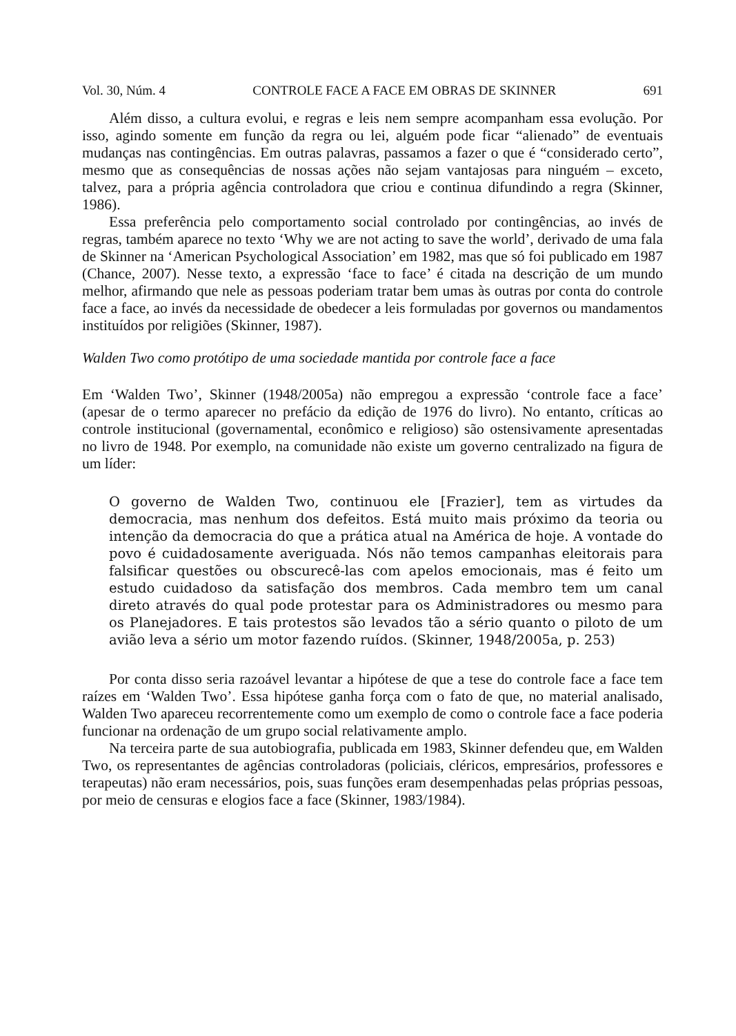Vol. 30, Núm. 4 CONTROLE FACE A FACE EM OBRAS DE SKINNER 691
Além disso, a cultura evolui, e regras e leis nem sempre acompanham essa evolução. Por isso, agindo somente em função da regra ou lei, alguém pode ficar “alienado” de eventuais mudanças nas contingências. Em outras palavras, passamos a fazer o que é “considerado certo”, mesmo que as consequências de nossas ações não sejam vantajosas para ninguém – exceto, talvez, para a própria agência controladora que criou e continua difundindo a regra (Skinner, 1986).
Essa preferência pelo comportamento social controlado por contingências, ao invés de regras, também aparece no texto ‘Why we are not acting to save the world’, derivado de uma fala de Skinner na ‘American Psychological Association’ em 1982, mas que só foi publicado em 1987 (Chance, 2007). Nesse texto, a expressão ‘face to face’ é citada na descrição de um mundo melhor, afirmando que nele as pessoas poderiam tratar bem umas às outras por conta do controle face a face, ao invés da necessidade de obedecer a leis formuladas por governos ou mandamentos instituídos por religiões (Skinner, 1987).
Walden Two como protótipo de uma sociedade mantida por controle face a face
Em ‘Walden Two’, Skinner (1948/2005a) não empregou a expressão ‘controle face a face’ (apesar de o termo aparecer no prefácio da edição de 1976 do livro). No entanto, críticas ao controle institucional (governamental, econômico e religioso) são ostensivamente apresentadas no livro de 1948. Por exemplo, na comunidade não existe um governo centralizado na figura de um líder:
O governo de Walden Two, continuou ele [Frazier], tem as virtudes da democracia, mas nenhum dos defeitos. Está muito mais próximo da teoria ou intenção da democracia do que a prática atual na América de hoje. A vontade do povo é cuidadosamente averiguada. Nós não temos campanhas eleitorais para falsificar questões ou obscurecê-las com apelos emocionais, mas é feito um estudo cuidadoso da satisfação dos membros. Cada membro tem um canal direto através do qual pode protestar para os Administradores ou mesmo para os Planejadores. E tais protestos são levados tão a sério quanto o piloto de um avião leva a sério um motor fazendo ruídos. (Skinner, 1948/2005a, p. 253)
Por conta disso seria razoável levantar a hipótese de que a tese do controle face a face tem raízes em ‘Walden Two’. Essa hipótese ganha força com o fato de que, no material analisado, Walden Two apareceu recorrentemente como um exemplo de como o controle face a face poderia funcionar na ordenação de um grupo social relativamente amplo.
Na terceira parte de sua autobiografia, publicada em 1983, Skinner defendeu que, em Walden Two, os representantes de agências controladoras (policiais, cléricos, empresários, professores e terapeutas) não eram necessários, pois, suas funções eram desempenhadas pelas próprias pessoas, por meio de censuras e elogios face a face (Skinner, 1983/1984).